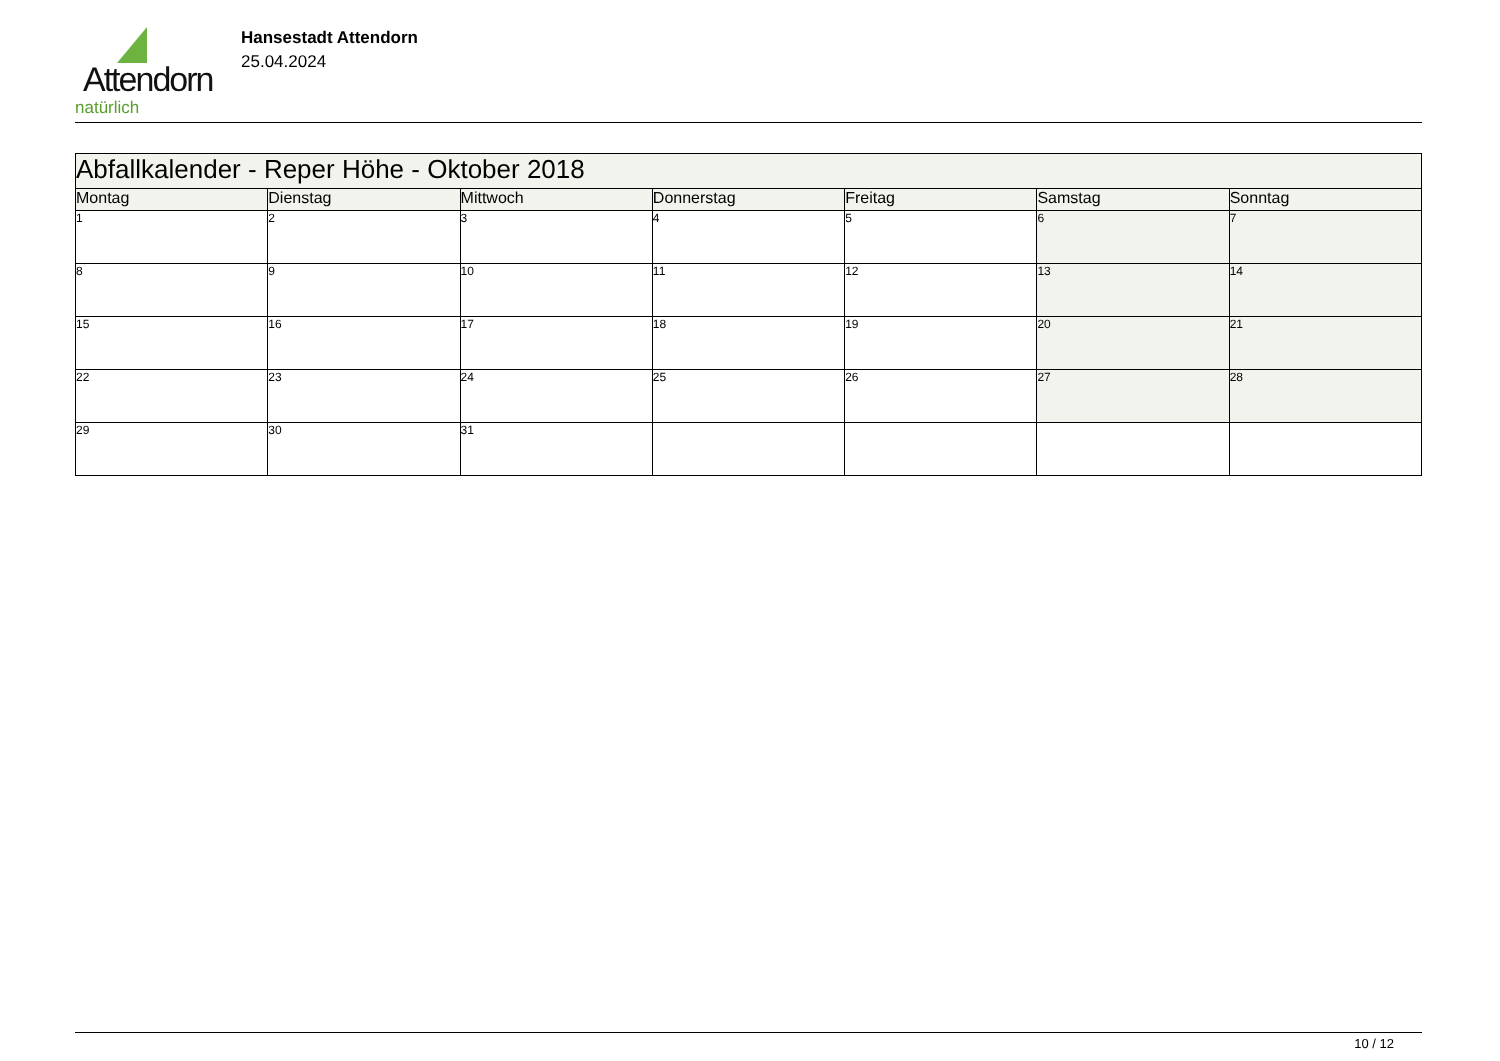Attendorn
natürlich
Hansestadt Attendorn
25.04.2024
| Abfallkalender - Reper Höhe - Oktober 2018 | | | | | | |
| Montag | Dienstag | Mittwoch | Donnerstag | Freitag | Samstag | Sonntag |
| 1 | 2 | 3 | 4 | 5 | 6 | 7 |
| 8 | 9 | 10 | 11 | 12 | 13 | 14 |
| 15 | 16 | 17 | 18 | 19 | 20 | 21 |
| 22 | 23 | 24 | 25 | 26 | 27 | 28 |
| 29 | 30 | 31 | | | | |
10 / 12